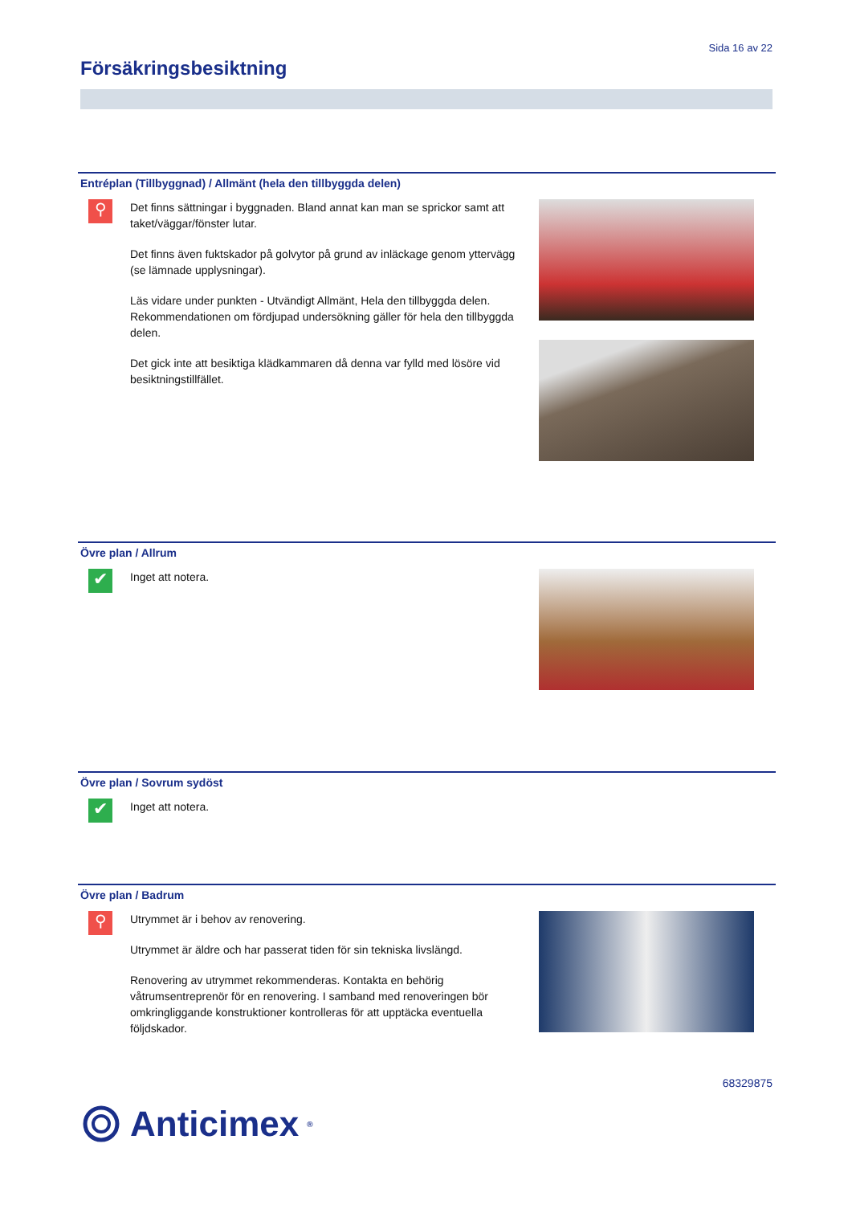Sida 16 av 22
Försäkringsbesiktning
Entréplan (Tillbyggnad) / Allmänt (hela den tillbyggda delen)
⚲
Det finns sättningar i byggnaden. Bland annat kan man se sprickor samt att taket/väggar/fönster lutar.
Det finns även fuktskador på golvytor på grund av inläckage genom yttervägg (se lämnade upplysningar).
Läs vidare under punkten - Utvändigt Allmänt, Hela den tillbyggda delen. Rekommendationen om fördjupad undersökning gäller för hela den tillbyggda delen.
Det gick inte att besiktiga klädkammaren då denna var fylld med lösöre vid besiktningstillfället.
Övre plan / Allrum
✔
Inget att notera.
Övre plan / Sovrum sydöst
✔
Inget att notera.
Övre plan / Badrum
⚲
Utrymmet är i behov av renovering.
Utrymmet är äldre och har passerat tiden för sin tekniska livslängd.
Renovering av utrymmet rekommenderas. Kontakta en behörig våtrumsentreprenör för en renovering. I samband med renoveringen bör omkringliggande konstruktioner kontrolleras för att upptäcka eventuella följdskador.
68329875
Anticimex<sup>®</sup>